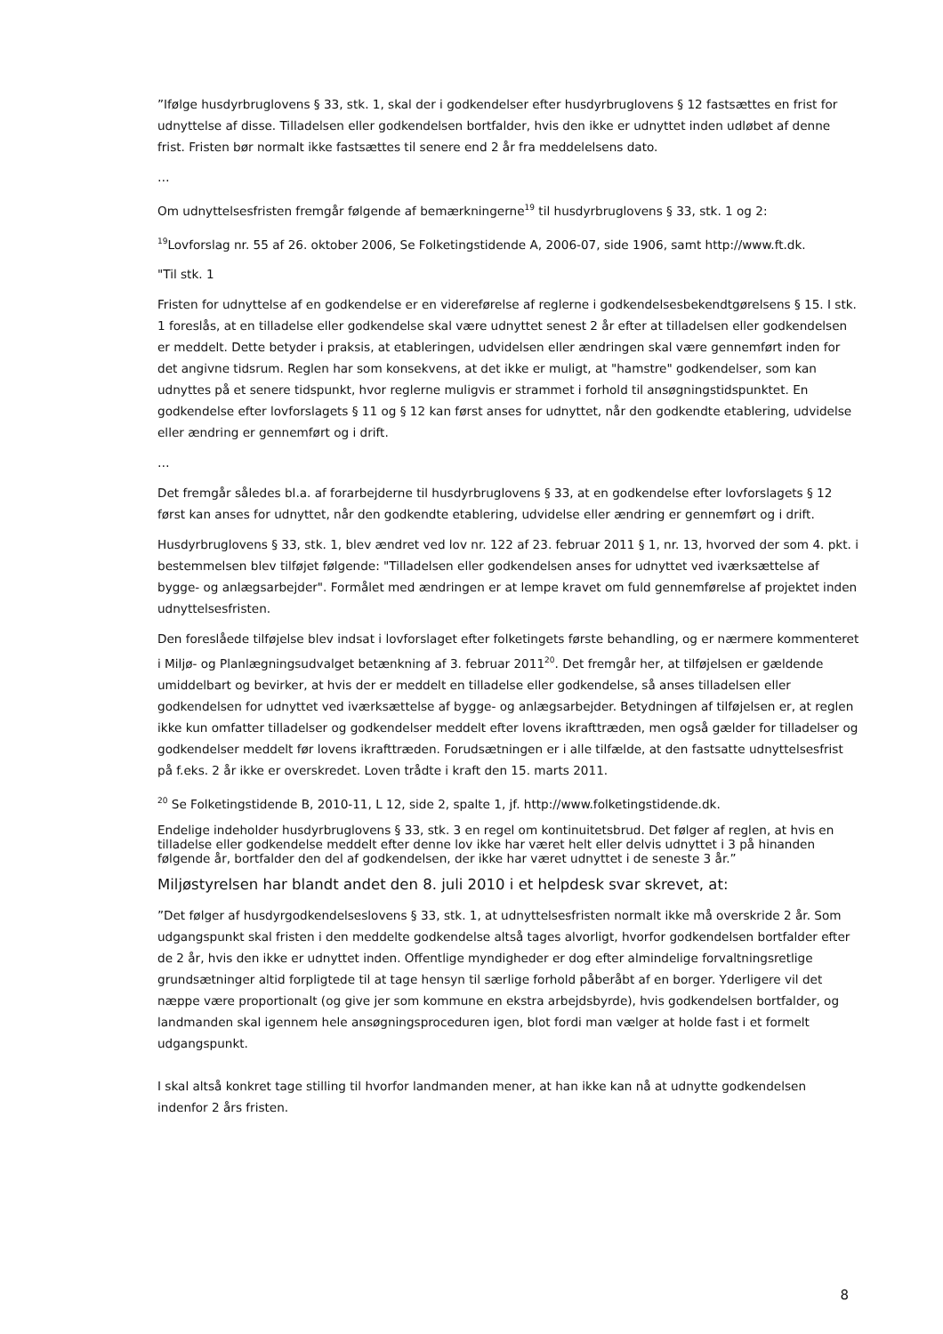”Ifølge husdyrbruglovens § 33, stk. 1, skal der i godkendelser efter husdyrbruglovens § 12 fastsættes en frist for udnyttelse af disse. Tilladelsen eller godkendelsen bortfalder, hvis den ikke er udnyttet inden udløbet af denne frist. Fristen bør normalt ikke fastsættes til senere end 2 år fra meddelelsens dato.
…
Om udnyttelsesfristen fremgår følgende af bemærkningerne<sup>19</sup> til husdyrbruglovens § 33, stk. 1 og 2:
<sup>19</sup> Lovforslag nr. 55 af 26. oktober 2006, Se Folketingstidende A, 2006-07, side 1906, samt http://www.ft.dk.
"Til stk. 1
Fristen for udnyttelse af en godkendelse er en videreførelse af reglerne i godkendelsesbekendtgørelsens § 15. I stk. 1 foreslås, at en tilladelse eller godkendelse skal være udnyttet senest 2 år efter at tilladelsen eller godkendelsen er meddelt. Dette betyder i praksis, at etableringen, udvidelsen eller ændringen skal være gennemført inden for det angivne tidsrum. Reglen har som konsekvens, at det ikke er muligt, at "hamstre" godkendelser, som kan udnyttes på et senere tidspunkt, hvor reglerne muligvis er strammet i forhold til ansøgningstidspunktet. En godkendelse efter lovforslagets § 11 og § 12 kan først anses for udnyttet, når den godkendte etablering, udvidelse eller ændring er gennemført og i drift.
…
Det fremgår således bl.a. af forarbejderne til husdyrbruglovens § 33, at en godkendelse efter lovforslagets § 12 først kan anses for udnyttet, når den godkendte etablering, udvidelse eller ændring er gennemført og i drift.
Husdyrbruglovens § 33, stk. 1, blev ændret ved lov nr. 122 af 23. februar 2011 § 1, nr. 13, hvorved der som 4. pkt. i bestemmelsen blev tilføjet følgende: "Tilladelsen eller godkendelsen anses for udnyttet ved iværksættelse af bygge- og anlægsarbejder". Formålet med ændringen er at lempe kravet om fuld gennemførelse af projektet inden udnyttelsesfristen.
Den foreslåede tilføjelse blev indsat i lovforslaget efter folketingets første behandling, og er nærmere kommenteret i Miljø- og Planlægningsudvalget betænkning af 3. februar 2011<sup>20</sup>. Det fremgår her, at tilføjelsen er gældende umiddelbart og bevirker, at hvis der er meddelt en tilladelse eller godkendelse, så anses tilladelsen eller godkendelsen for udnyttet ved iværksættelse af bygge- og anlægsarbejder. Betydningen af tilføjelsen er, at reglen ikke kun omfatter tilladelser og godkendelser meddelt efter lovens ikrafttræden, men også gælder for tilladelser og godkendelser meddelt før lovens ikrafttræden. Forudsætningen er i alle tilfælde, at den fastsatte udnyttelsesfrist på f.eks. 2 år ikke er overskredet. Loven trådte i kraft den 15. marts 2011.
<sup>20</sup> Se Folketingstidende B, 2010-11, L 12, side 2, spalte 1, jf. http://www.folketingstidende.dk.
Endelige indeholder husdyrbruglovens § 33, stk. 3 en regel om kontinuitetsbrud. Det følger af reglen, at hvis en tilladelse eller godkendelse meddelt efter denne lov ikke har været helt eller delvis udnyttet i 3 på hinanden følgende år, bortfalder den del af godkendelsen, der ikke har været udnyttet i de seneste 3 år.”
Miljøstyrelsen har blandt andet den 8. juli 2010 i et helpdesk svar skrevet, at:
”Det følger af husdyrgodkendelseslovens § 33, stk. 1, at udnyttelsesfristen normalt ikke må overskride 2 år. Som udgangspunkt skal fristen i den meddelte godkendelse altså tages alvorligt, hvorfor godkendelsen bortfalder efter de 2 år, hvis den ikke er udnyttet inden. Offentlige myndigheder er dog efter almindelige forvaltningsretlige grundsætninger altid forpligtede til at tage hensyn til særlige forhold påberåbt af en borger. Yderligere vil det næppe være proportionalt (og give jer som kommune en ekstra arbejdsbyrde), hvis godkendelsen bortfalder, og landmanden skal igennem hele ansøgningsproceduren igen, blot fordi man vælger at holde fast i et formelt udgangspunkt.
I skal altså konkret tage stilling til hvorfor landmanden mener, at han ikke kan nå at udnytte godkendelsen indenfor 2 års fristen.
8